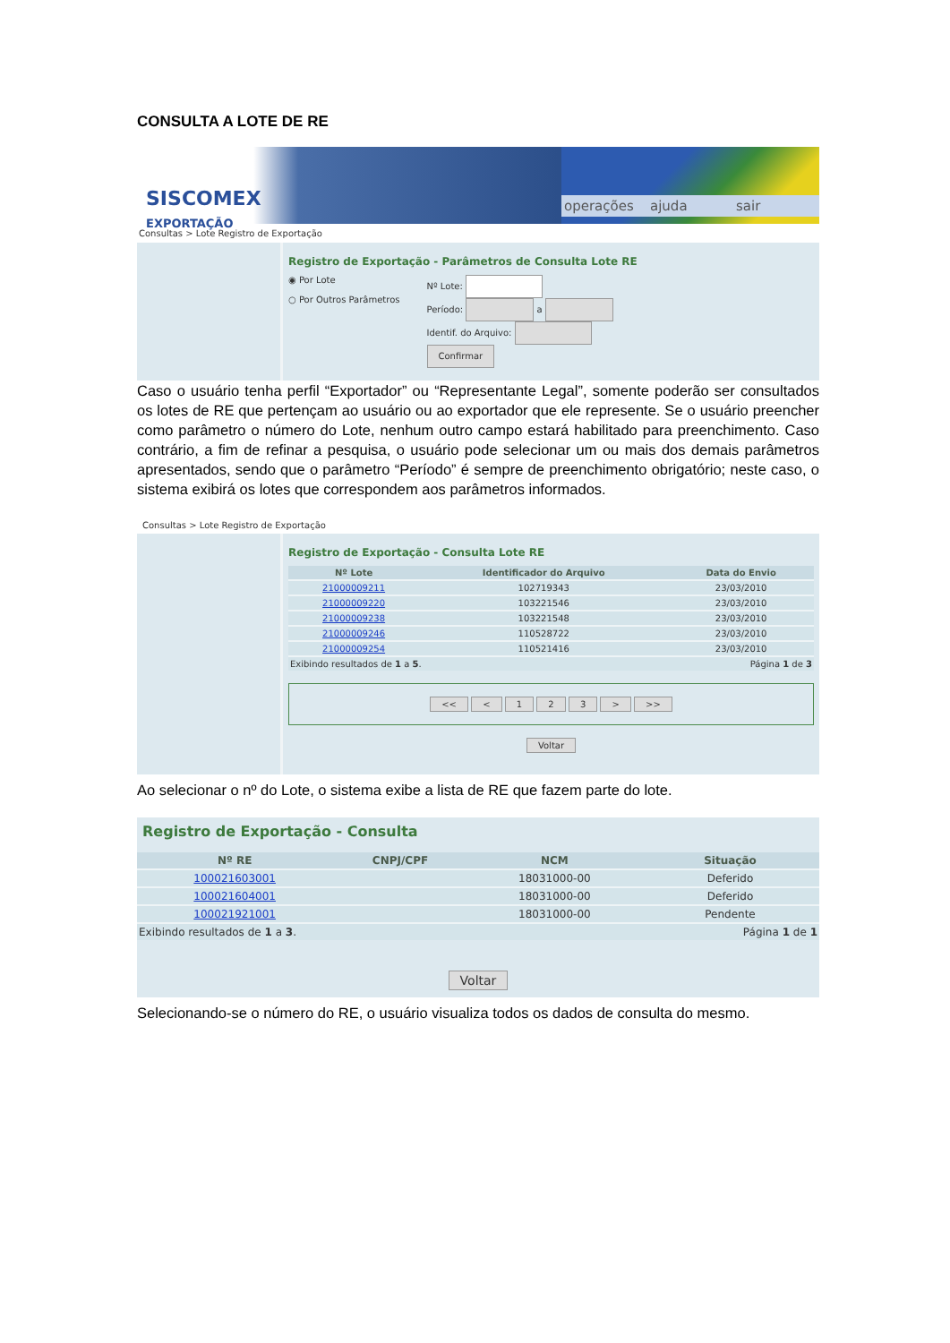CONSULTA A LOTE DE RE
SISCOMEX
EXPORTAÇÃO
operações ajuda sair
Consultas > Lote Registro de Exportação
Registro de Exportação - Parâmetros de Consulta Lote RE
◉ Por Lote
○ Por Outros Parâmetros
Nº Lote:
Período: a
Identif. do Arquivo:
Confirmar
Caso o usuário tenha perfil “Exportador” ou “Representante Legal”, somente poderão ser consultados os lotes de RE que pertençam ao usuário ou ao exportador que ele represente. Se o usuário preencher como parâmetro o número do Lote, nenhum outro campo estará habilitado para preenchimento. Caso contrário, a fim de refinar a pesquisa, o usuário pode selecionar um ou mais dos demais parâmetros apresentados, sendo que o parâmetro “Período” é sempre de preenchimento obrigatório; neste caso, o sistema exibirá os lotes que correspondem aos parâmetros informados.
Consultas > Lote Registro de Exportação
Registro de Exportação - Consulta Lote RE
| Nº Lote | Identificador do Arquivo | Data do Envio |
| --- | --- | --- |
| 21000009211 | 102719343 | 23/03/2010 |
| 21000009220 | 103221546 | 23/03/2010 |
| 21000009238 | 103221548 | 23/03/2010 |
| 21000009246 | 110528722 | 23/03/2010 |
| 21000009254 | 110521416 | 23/03/2010 |
| Exibindo resultados de 1 a 5 . | | Página 1 de 3 |
<< < 1 2 3 > >>
Voltar
Ao selecionar o nº do Lote, o sistema exibe a lista de RE que fazem parte do lote.
Registro de Exportação - Consulta
| Nº RE | CNPJ/CPF | NCM | Situação |
| --- | --- | --- | --- |
| 100021603001 | | 18031000-00 | Deferido |
| 100021604001 | | 18031000-00 | Deferido |
| 100021921001 | | 18031000-00 | Pendente |
| Exibindo resultados de 1 a 3 . | | | Página 1 de 1 |
Voltar
Selecionando-se o número do RE, o usuário visualiza todos os dados de consulta do mesmo.